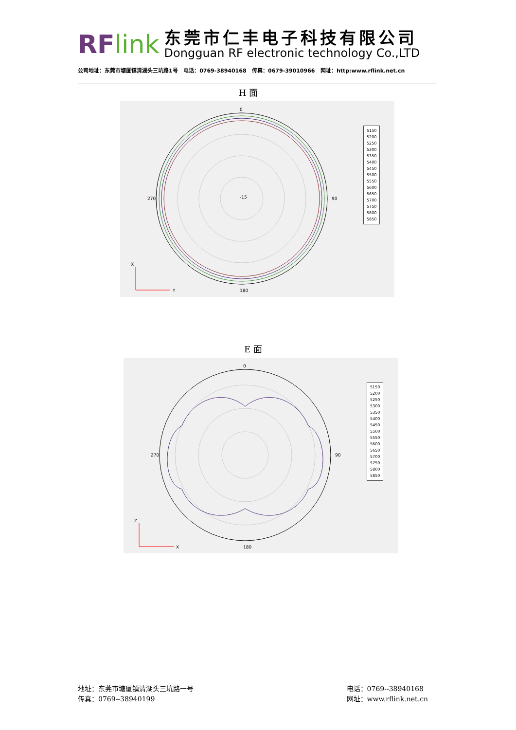RFlink
东莞市仁丰电子科技有限公司
Dongguan RF electronic technology Co.,LTD
公司地址：东莞市塘厦镇清湖头三坑路1号 电话：0769-38940168 传真：0679-39010966 网址：http:www.rflink.net.cn
H 面
0
180
90
270
-15
X
Y
5150
5200
5250
5300
5350
5400
5450
5500
5550
5600
5650
5700
5750
5800
5850
E 面
0
180
90
270
Z
X
5150
5200
5250
5300
5350
5400
5450
5500
5550
5600
5650
5700
5750
5800
5850
地址：东莞市塘厦镇清湖头三坑路一号
传真：0769--38940199
电话：0769--38940168
网址：www.rflink.net.cn